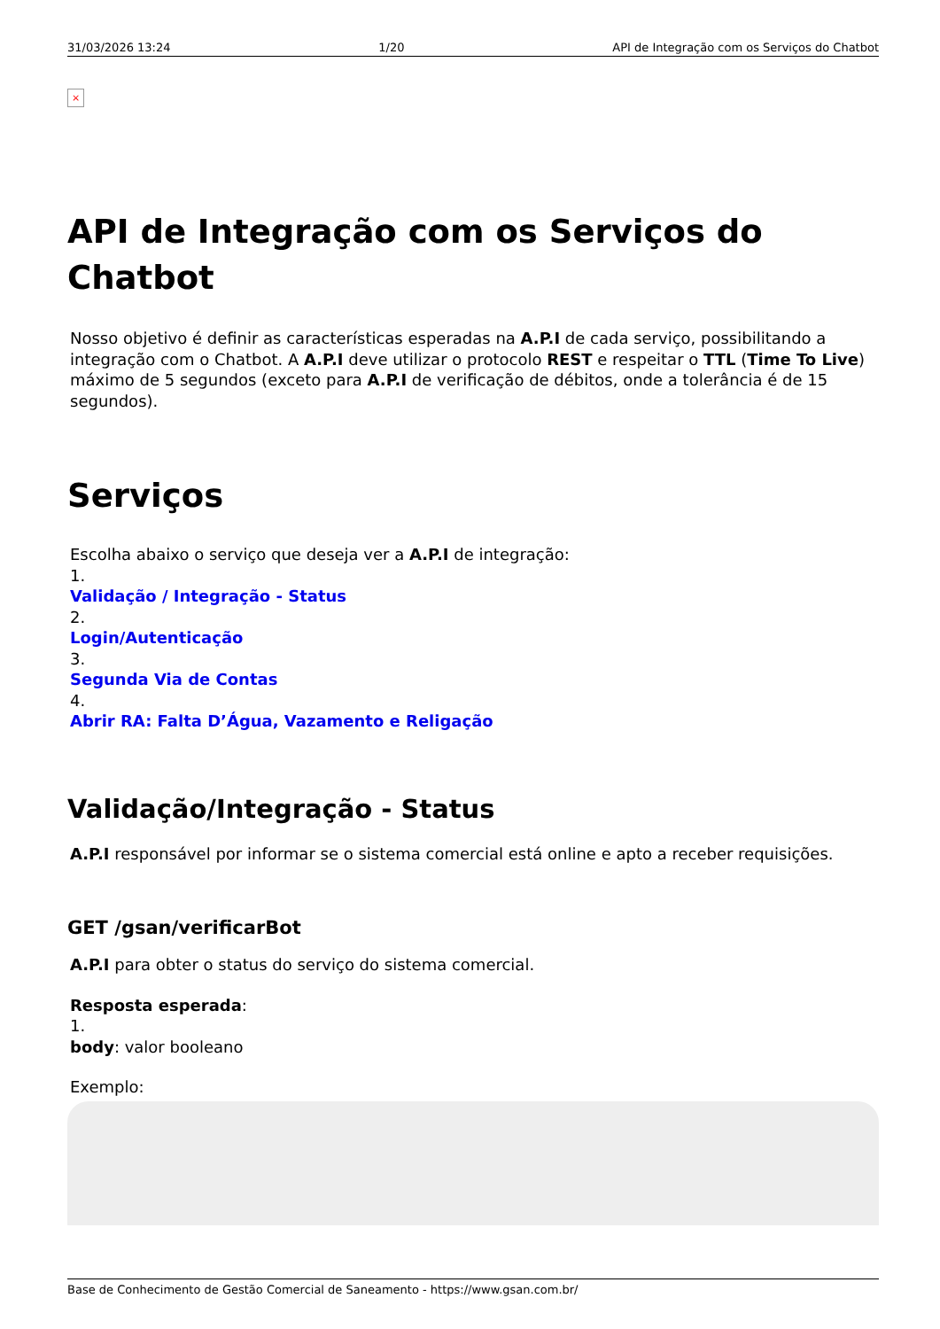31/03/2026 13:24 1/20 API de Integração com os Serviços do Chatbot
×
API de Integração com os Serviços do Chatbot
Nosso objetivo é definir as características esperadas na A.P.I de cada serviço, possibilitando a integração com o Chatbot. A A.P.I deve utilizar o protocolo REST e respeitar o TTL (Time To Live) máximo de 5 segundos (exceto para A.P.I de verificação de débitos, onde a tolerância é de 15 segundos).
Serviços
Escolha abaixo o serviço que deseja ver a A.P.I de integração:
1.
Validação / Integração - Status
2.
Login/Autenticação
3.
Segunda Via de Contas
4.
Abrir RA: Falta D’Água, Vazamento e Religação
Validação/Integração - Status
A.P.I responsável por informar se o sistema comercial está online e apto a receber requisições.
GET /gsan/verificarBot
A.P.I para obter o status do serviço do sistema comercial.
Resposta esperada:
1.
body: valor booleano
Exemplo:
Base de Conhecimento de Gestão Comercial de Saneamento - https://www.gsan.com.br/